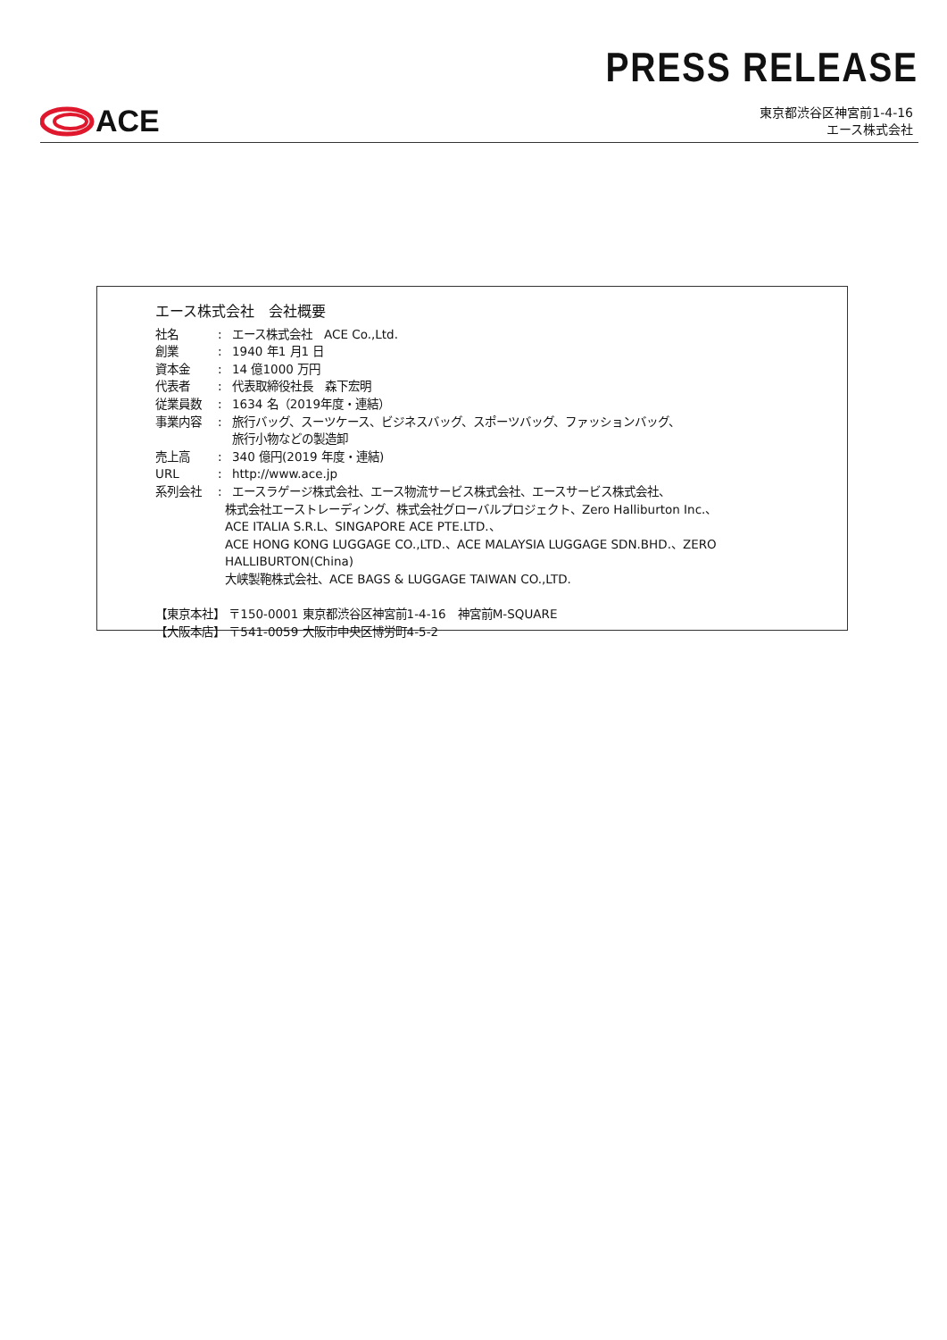PRESS RELEASE
ACE
東京都渋谷区神宮前1-4-16
エース株式会社
エース株式会社　会社概要
社名: エース株式会社　ACE Co.,Ltd.
創業: 1940 年1 月1 日
資本金: 14 億1000 万円
代表者: 代表取締役社長　森下宏明
従業員数: 1634 名（2019年度・連結）
事業内容: 旅行バッグ、スーツケース、ビジネスバッグ、スポーツバッグ、ファッションバッグ、
旅行小物などの製造卸
売上高: 340 億円(2019 年度・連結)
URL: http://www.ace.jp
系列会社: エースラゲージ株式会社、エース物流サービス株式会社、エースサービス株式会社、
株式会社エーストレーディング、株式会社グローバルプロジェクト、Zero Halliburton Inc.、
ACE ITALIA S.R.L、SINGAPORE ACE PTE.LTD.、
ACE HONG KONG LUGGAGE CO.,LTD.、ACE MALAYSIA LUGGAGE SDN.BHD.、ZERO HALLIBURTON(China)
大峡製鞄株式会社、ACE BAGS & LUGGAGE TAIWAN CO.,LTD.
【東京本社】 〒150-0001 東京都渋谷区神宮前1-4-16　神宮前M-SQUARE
【大阪本店】 〒541-0059 大阪市中央区博労町4-5-2